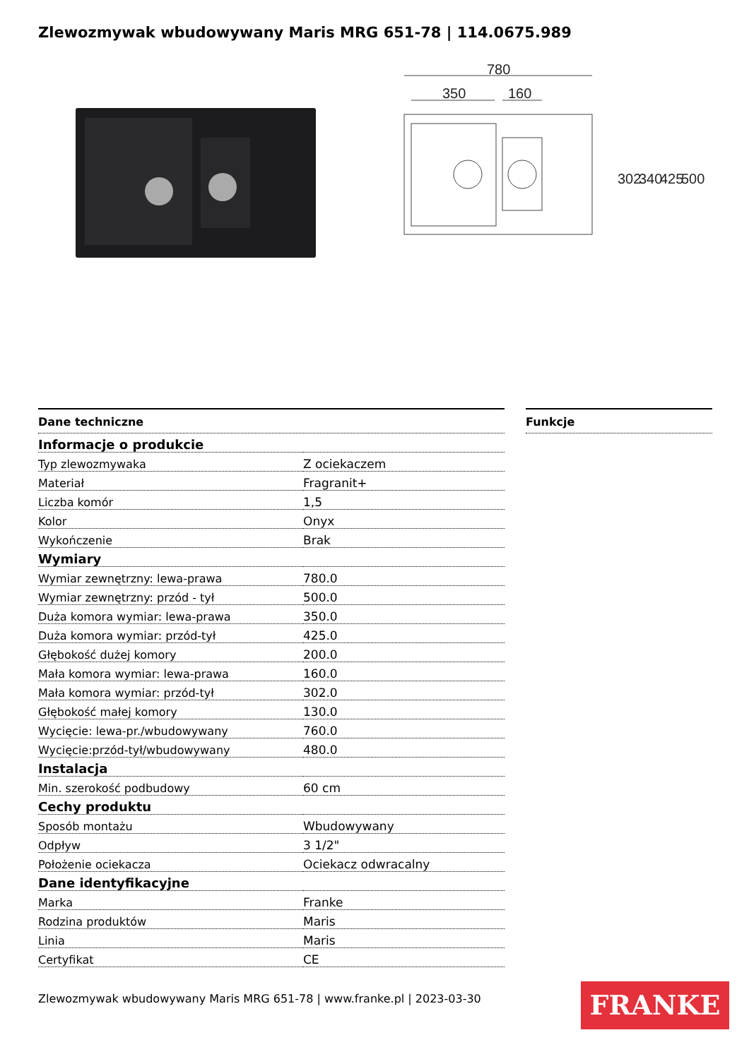Zlewozmywak wbudowywany Maris MRG 651-78 | 114.0675.989
780
350
160
302
340
425
500
Dane techniczne
| Informacje o produkcie | |
| Typ zlewozmywaka | Z ociekaczem |
| Materiał | Fragranit+ |
| Liczba komór | 1,5 |
| Kolor | Onyx |
| Wykończenie | Brak |
| Wymiary | |
| Wymiar zewnętrzny: lewa-prawa | 780.0 |
| Wymiar zewnętrzny: przód - tył | 500.0 |
| Duża komora wymiar: lewa-prawa | 350.0 |
| Duża komora wymiar: przód-tył | 425.0 |
| Głębokość dużej komory | 200.0 |
| Mała komora wymiar: lewa-prawa | 160.0 |
| Mała komora wymiar: przód-tył | 302.0 |
| Głębokość małej komory | 130.0 |
| Wycięcie: lewa-pr./wbudowywany | 760.0 |
| Wycięcie:przód-tył/wbudowywany | 480.0 |
| Instalacja | |
| Min. szerokość podbudowy | 60 cm |
| Cechy produktu | |
| Sposób montażu | Wbudowywany |
| Odpływ | 3 1/2" |
| Położenie ociekacza | Ociekacz odwracalny |
| Dane identyfikacyjne | |
| Marka | Franke |
| Rodzina produktów | Maris |
| Linia | Maris |
| Certyfikat | CE |
Funkcje
Zlewozmywak wbudowywany Maris MRG 651-78 | www.franke.pl | 2023-03-30
FRANKE